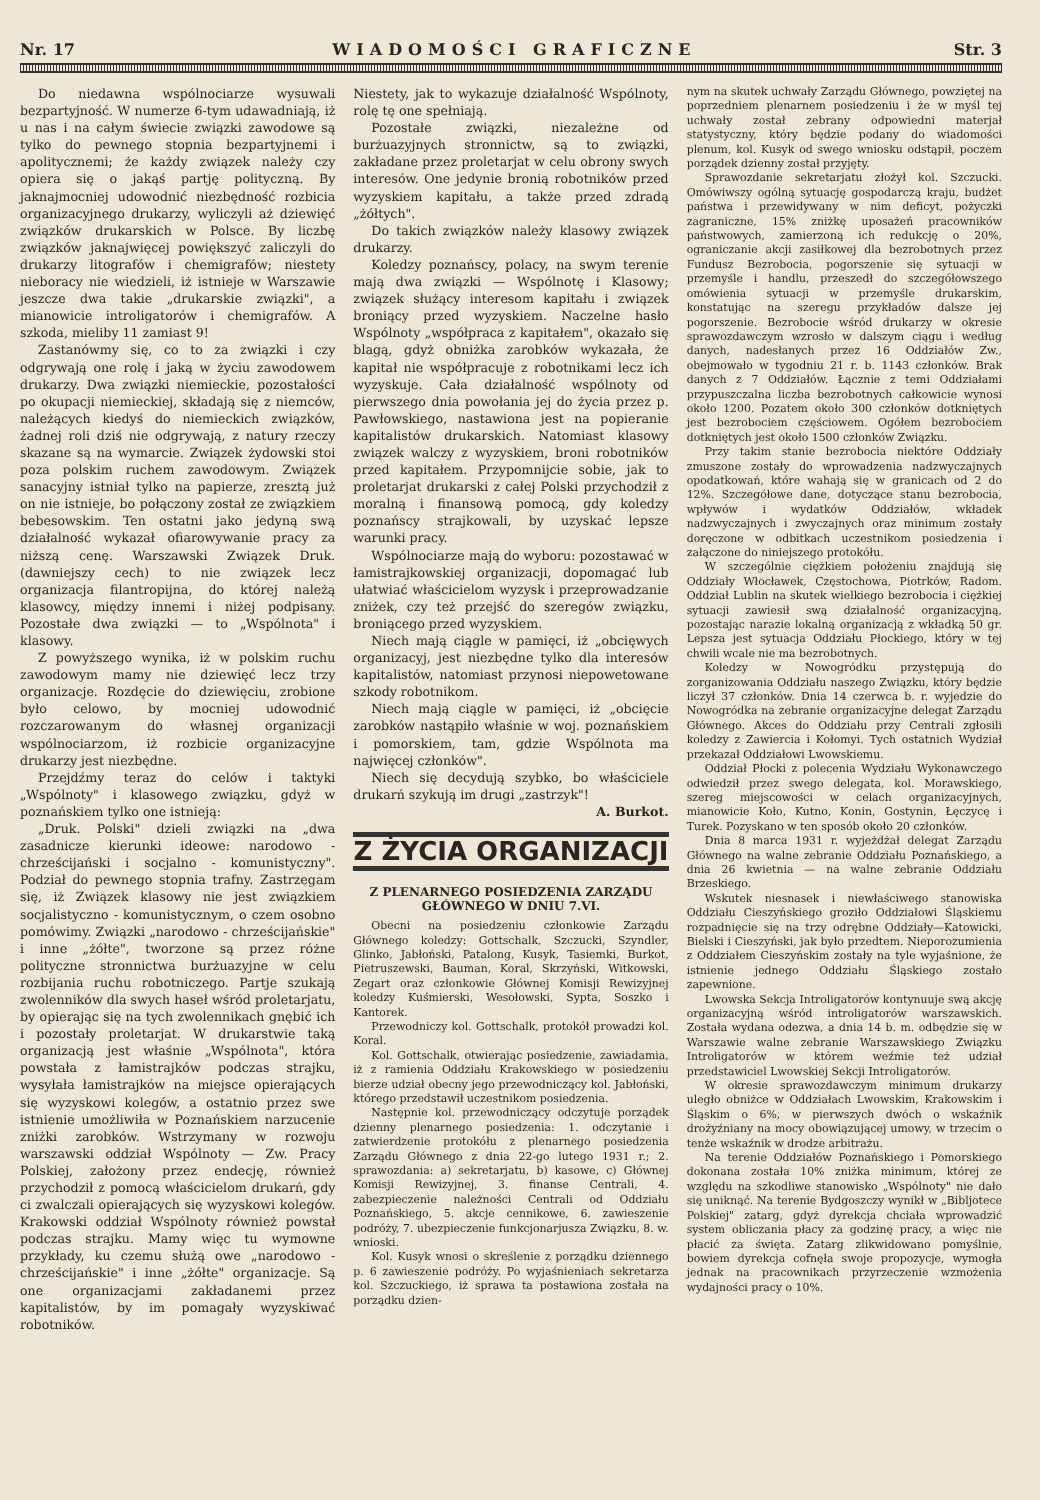Nr. 17 WIADOMOŚCI GRAFICZNE Str. 3
Do niedawna wspólnociarze wysuwali bezpartyjność. W numerze 6-tym udawadniają, iż u nas i na całym świecie związki zawodowe są tylko do pewnego stopnia bezpartyjnemi i apolitycznemi; że każdy związek należy czy opiera się o jakąś partję polityczną. By jaknajmocniej udowodnić niezbędność rozbicia organizacyjnego drukarzy, wyliczyli aż dziewięć związków drukarskich w Polsce. By liczbę związków jaknajwięcej powiększyć zaliczyli do drukarzy litografów i chemigrafów; niestety nieboracy nie wiedzieli, iż istnieje w Warszawie jeszcze dwa takie „drukarskie związki", a mianowicie introligatorów i chemigrafów. A szkoda, mieliby 11 zamiast 9!
Zastanówmy się, co to za związki i czy odgrywają one rolę i jaką w życiu zawodowem drukarzy. Dwa związki niemieckie, pozostałości po okupacji niemieckiej, składają się z niemców, należących kiedyś do niemieckich związków, żadnej roli dziś nie odgrywają, z natury rzeczy skazane są na wymarcie. Związek żydowski stoi poza polskim ruchem zawodowym. Związek sanacyjny istniał tylko na papierze, zresztą już on nie istnieje, bo połączony został ze związkiem bebesowskim. Ten ostatni jako jedyną swą działalność wykazał ofiarowywanie pracy za niższą cenę. Warszawski Związek Druk. (dawniejszy cech) to nie związek lecz organizacja filantropijna, do której należą klasowcy, między innemi i niżej podpisany. Pozostałe dwa związki — to „Wspólnota" i klasowy.
Z powyższego wynika, iż w polskim ruchu zawodowym mamy nie dziewięć lecz trzy organizacje. Rozdęcie do dziewięciu, zrobione było celowo, by mocniej udowodnić rozczarowanym do własnej organizacji wspólnociarzom, iż rozbicie organizacyjne drukarzy jest niezbędne.
Przejdźmy teraz do celów i taktyki „Wspólnoty" i klasowego związku, gdyż w poznańskiem tylko one istnieją:
„Druk. Polski" dzieli związki na „dwa zasadnicze kierunki ideowe: narodowo - chrześcijański i socjalno - komunistyczny". Podział do pewnego stopnia trafny. Zastrzegam się, iż Związek klasowy nie jest związkiem socjalistyczno - komunistycznym, o czem osobno pomówimy. Związki „narodowo - chrześcijańskie" i inne „żółte", tworzone są przez różne polityczne stronnictwa burżuazyjne w celu rozbijania ruchu robotniczego. Partje szukają zwolenników dla swych haseł wśród proletarjatu, by opierając się na tych zwolennikach gnębić ich i pozostały proletarjat. W drukarstwie taką organizacją jest właśnie „Wspólnota", która powstała z łamistrajków podczas strajku, wysyłała łamistrajków na miejsce opierających się wyzyskowi kolegów, a ostatnio przez swe istnienie umożliwiła w Poznańskiem narzucenie zniżki zarobków. Wstrzymany w rozwoju warszawski oddział Wspólnoty — Zw. Pracy Polskiej, założony przez endecję, również przychodził z pomocą właścicielom drukarń, gdy ci zwalczali opierających się wyzyskowi kolegów. Krakowski oddział Wspólnoty również powstał podczas strajku. Mamy więc tu wymowne przykłady, ku czemu służą owe „narodowo - chrześcijańskie" i inne „żółte" organizacje. Są one organizacjami zakładanemi przez kapitalistów, by im pomagały wyzyskiwać robotników.
Niestety, jak to wykazuje działalność Wspólnoty, rolę tę one spełniają.
Pozostałe związki, niezależne od burżuazyjnych stronnictw, są to związki, zakładane przez proletarjat w celu obrony swych interesów. One jedynie bronią robotników przed wyzyskiem kapitału, a także przed zdradą „żółtych".
Do takich związków należy klasowy związek drukarzy.
Koledzy poznańscy, polacy, na swym terenie mają dwa związki — Wspólnotę i Klasowy; związek służący interesom kapitału i związek broniący przed wyzyskiem. Naczelne hasło Wspólnoty „współpraca z kapitałem", okazało się blagą, gdyż obniżka zarobków wykazała, że kapitał nie współpracuje z robotnikami lecz ich wyzyskuje. Cała działalność wspólnoty od pierwszego dnia powołania jej do życia przez p. Pawłowskiego, nastawiona jest na popieranie kapitalistów drukarskich. Natomiast klasowy związek walczy z wyzyskiem, broni robotników przed kapitałem. Przypomnijcie sobie, jak to proletarjat drukarski z całej Polski przychodził z moralną i finansową pomocą, gdy koledzy poznańscy strajkowali, by uzyskać lepsze warunki pracy.
Wspólnociarze mają do wyboru: pozostawać w łamistrajkowskiej organizacji, dopomagać lub ułatwiać właścicielom wyzysk i przeprowadzanie zniżek, czy też przejść do szeregów związku, broniącego przed wyzyskiem.
Niech mają ciągle w pamięci, iż „obcięwych organizacyj, jest niezbędne tylko dla interesów kapitalistów, natomiast przynosi niepowetowane szkody robotnikom.
Niech mają ciągle w pamięci, iż „obcięcie zarobków nastąpiło właśnie w woj. poznańskiem i pomorskiem, tam, gdzie Wspólnota ma najwięcej członków".
Niech się decydują szybko, bo właściciele drukarń szykują im drugi „zastrzyk"!
A. Burkot.
Z ŻYCIA ORGANIZACJI
Z PLENARNEGO POSIEDZENIA ZARZĄDU GŁÓWNEGO W DNIU 7.VI.
Obecni na posiedzeniu członkowie Zarządu Głównego koledzy: Gottschalk, Szczucki, Szyndler, Glinko, Jabłoński, Patalong, Kusyk, Tasiemki, Burkot, Pietruszewski, Bauman, Koral, Skrzyński, Witkowski, Zegart oraz członkowie Głównej Komisji Rewizyjnej koledzy Kuśmierski, Wesołowski, Sypta, Soszko i Kantorek.
Przewodniczy kol. Gottschalk, protokół prowadzi kol. Koral.
Kol. Gottschalk, otwierając posiedzenie, zawiadamia, iż z ramienia Oddziału Krakowskiego w posiedzeniu bierze udział obecny jego przewodniczący kol. Jabłoński, którego przedstawił uczestnikom posiedzenia.
Następnie kol. przewodniczący odczytuje porządek dzienny plenarnego posiedzenia: 1. odczytanie i zatwierdzenie protokółu z plenarnego posiedzenia Zarządu Głównego z dnia 22-go lutego 1931 r.; 2. sprawozdania: a) sekretarjatu, b) kasowe, c) Głównej Komisji Rewizyjnej, 3. finanse Centrali, 4. zabezpieczenie należności Centrali od Oddziału Poznańskiego, 5. akcje cennikowe, 6. zawieszenie podróży, 7. ubezpieczenie funkcjonarjusza Związku, 8. w. wnioski.
Kol. Kusyk wnosi o skreślenie z porządku dziennego p. 6 zawieszenie podróży. Po wyjaśnieniach sekretarza kol. Szczuckiego, iż sprawa ta postawiona została na porządku dzien-
nym na skutek uchwały Zarządu Głównego, powziętej na poprzedniem plenarnem posiedzeniu i że w myśl tej uchwały został zebrany odpowiedni materjał statystyczny, który będzie podany do wiadomości plenum, kol. Kusyk od swego wniosku odstąpił, poczem porządek dzienny został przyjęty.
Sprawozdanie sekretarjatu złożył kol. Szczucki. Omówiwszy ogólną sytuację gospodarczą kraju, budżet państwa i przewidywany w nim deficyt, pożyczki zagraniczne, 15% zniżkę uposażeń pracowników państwowych, zamierzoną ich redukcję o 20%, ograniczanie akcji zasiłkowej dla bezrobotnych przez Fundusz Bezrobocia, pogorszenie się sytuacji w przemyśle i handlu, przeszedł do szczegółowszego omówienia sytuacji w przemyśle drukarskim, konstatując na szeregu przykładów dalsze jej pogorszenie. Bezrobocie wśród drukarzy w okresie sprawozdawczym wzrosło w dalszym ciągu i według danych, nadesłanych przez 16 Oddziałów Zw., obejmowało w tygodniu 21 r. b. 1143 członków. Brak danych z 7 Oddziałów. Łącznie z temi Oddziałami przypuszczalna liczba bezrobotnych całkowicie wynosi około 1200. Pozatem około 300 członków dotkniętych jest bezrobociem częściowem. Ogółem bezrobociem dotkniętych jest około 1500 członków Związku.
Przy takim stanie bezrobocia niektóre Oddziały zmuszone zostały do wprowadzenia nadzwyczajnych opodatkowań, które wahają się w granicach od 2 do 12%. Szczegółowe dane, dotyczące stanu bezrobocia, wpływów i wydatków Oddziałów, wkładek nadzwyczajnych i zwyczajnych oraz minimum zostały doręczone w odbitkach uczestnikom posiedzenia i załączone do niniejszego protokółu.
W szczególnie ciężkiem położeniu znajdują się Oddziały Włocławek, Częstochowa, Piotrków, Radom. Oddział Lublin na skutek wielkiego bezrobocia i ciężkiej sytuacji zawiesił swą działalność organizacyjną, pozostając narazie lokalną organizacją z wkładką 50 gr. Lepsza jest sytuacja Oddziału Płockiego, który w tej chwili wcale nie ma bezrobotnych.
Koledzy w Nowogródku przystępują do zorganizowania Oddziału naszego Związku, który będzie liczył 37 członków. Dnia 14 czerwca b. r. wyjedzie do Nowogródka na zebranie organizacyjne delegat Zarządu Głównego. Akces do Oddziału przy Centrali zgłosili koledzy z Zawiercia i Kołomyi. Tych ostatnich Wydział przekazał Oddziałowi Lwowskiemu.
Oddział Płocki z polecenia Wydziału Wykonawczego odwiedził przez swego delegata, kol. Morawskiego, szereg miejscowości w celach organizacyjnych, mianowicie Koło, Kutno, Konin, Gostynin, Łęczycę i Turek. Pozyskano w ten sposób około 20 członków.
Dnia 8 marca 1931 r. wyjeżdżał delegat Zarządu Głównego na walne zebranie Oddziału Poznańskiego, a dnia 26 kwietnia — na walne zebranie Oddziału Brzeskiego.
Wskutek niesnasek i niewłaściwego stanowiska Oddziału Cieszyńskiego groziło Oddziałowi Śląskiemu rozpadnięcie się na trzy odrębne Oddziały—Katowicki, Bielski i Cieszyński, jak było przedtem. Nieporozumienia z Oddziałem Cieszyńskim zostały na tyle wyjaśnione, że istnienie jednego Oddziału Śląskiego zostało zapewnione.
Lwowska Sekcja Introligatorów kontynuuje swą akcję organizacyjną wśród introligatorów warszawskich. Została wydana odezwa, a dnia 14 b. m. odbędzie się w Warszawie walne zebranie Warszawskiego Związku Introligatorów w którem weźmie też udział przedstawiciel Lwowskiej Sekcji Introligatorów.
W okresie sprawozdawczym minimum drukarzy uległo obniżce w Oddziałach Lwowskim, Krakowskim i Śląskim o 6%, w pierwszych dwóch o wskaźnik drożyźniany na mocy obowiązującej umowy, w trzecim o tenże wskaźnik w drodze arbitrażu.
Na terenie Oddziałów Poznańskiego i Pomorskiego dokonana została 10% zniżka minimum, której ze względu na szkodliwe stanowisko „Wspólnoty" nie dało się uniknąć. Na terenie Bydgoszczy wynikł w „Bibljotece Polskiej" zatarg, gdyż dyrekcja chciała wprowadzić system obliczania płacy za godzinę pracy, a więc nie płacić za święta. Zatarg zlikwidowano pomyślnie, bowiem dyrekcja cofnęła swoje propozycje, wymogła jednak na pracownikach przyrzeczenie wzmożenia wydajności pracy o 10%.